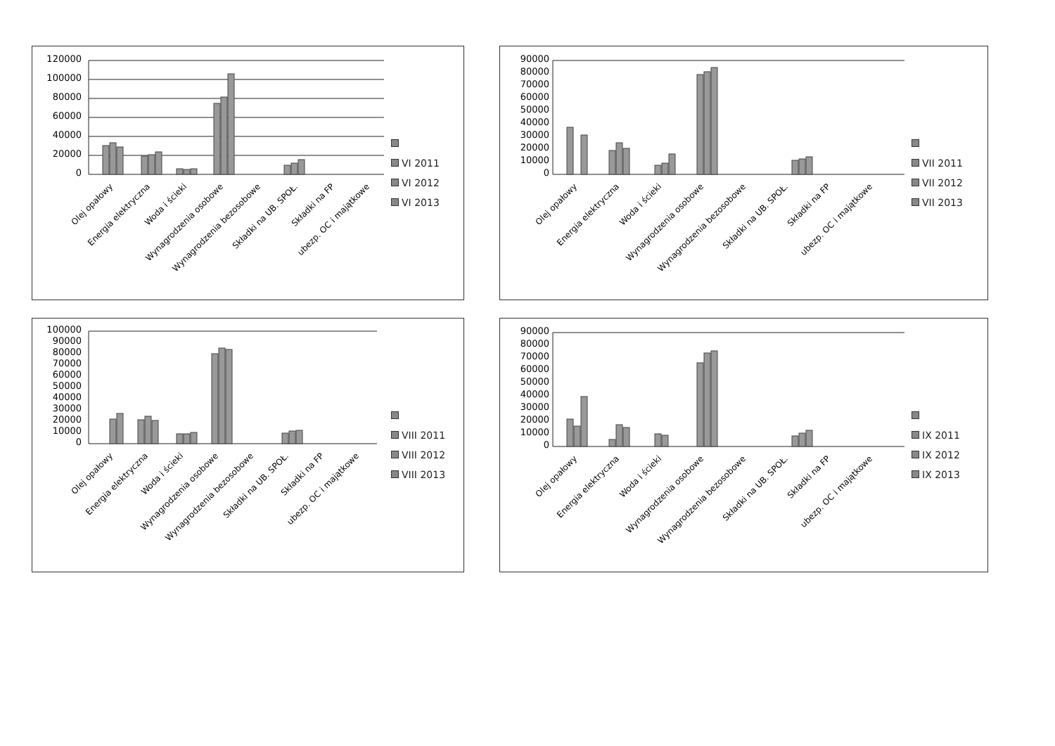120000
100000
80000
60000
40000
20000
0
Olej opałowy
Energia elektryczna
Woda i ścieki
Wynagrodzenia osobowe
Wynagrodzenia bezosobowe
Składki na UB. SPOŁ.
Składki na FP
ubezp. OC i majątkowe
VI 2011
VI 2012
VI 2013
90000
80000
70000
60000
50000
40000
30000
20000
10000
0
Olej opałowy
Energia elektryczna
Woda i ścieki
Wynagrodzenia osobowe
Wynagrodzenia bezosobowe
Składki na UB. SPOŁ.
Składki na FP
ubezp. OC i majątkowe
VII 2011
VII 2012
VII 2013
100000
90000
80000
70000
60000
50000
40000
30000
20000
10000
0
Olej opałowy
Energia elektryczna
Woda i ścieki
Wynagrodzenia osobowe
Wynagrodzenia bezosobowe
Składki na UB. SPOŁ.
Składki na FP
ubezp. OC i majątkowe
VIII 2011
VIII 2012
VIII 2013
90000
80000
70000
60000
50000
40000
30000
20000
10000
0
Olej opałowy
Energia elektryczna
Woda i ścieki
Wynagrodzenia osobowe
Wynagrodzenia bezosobowe
Składki na UB. SPOŁ.
Składki na FP
ubezp. OC i majątkowe
IX 2011
IX 2012
IX 2013